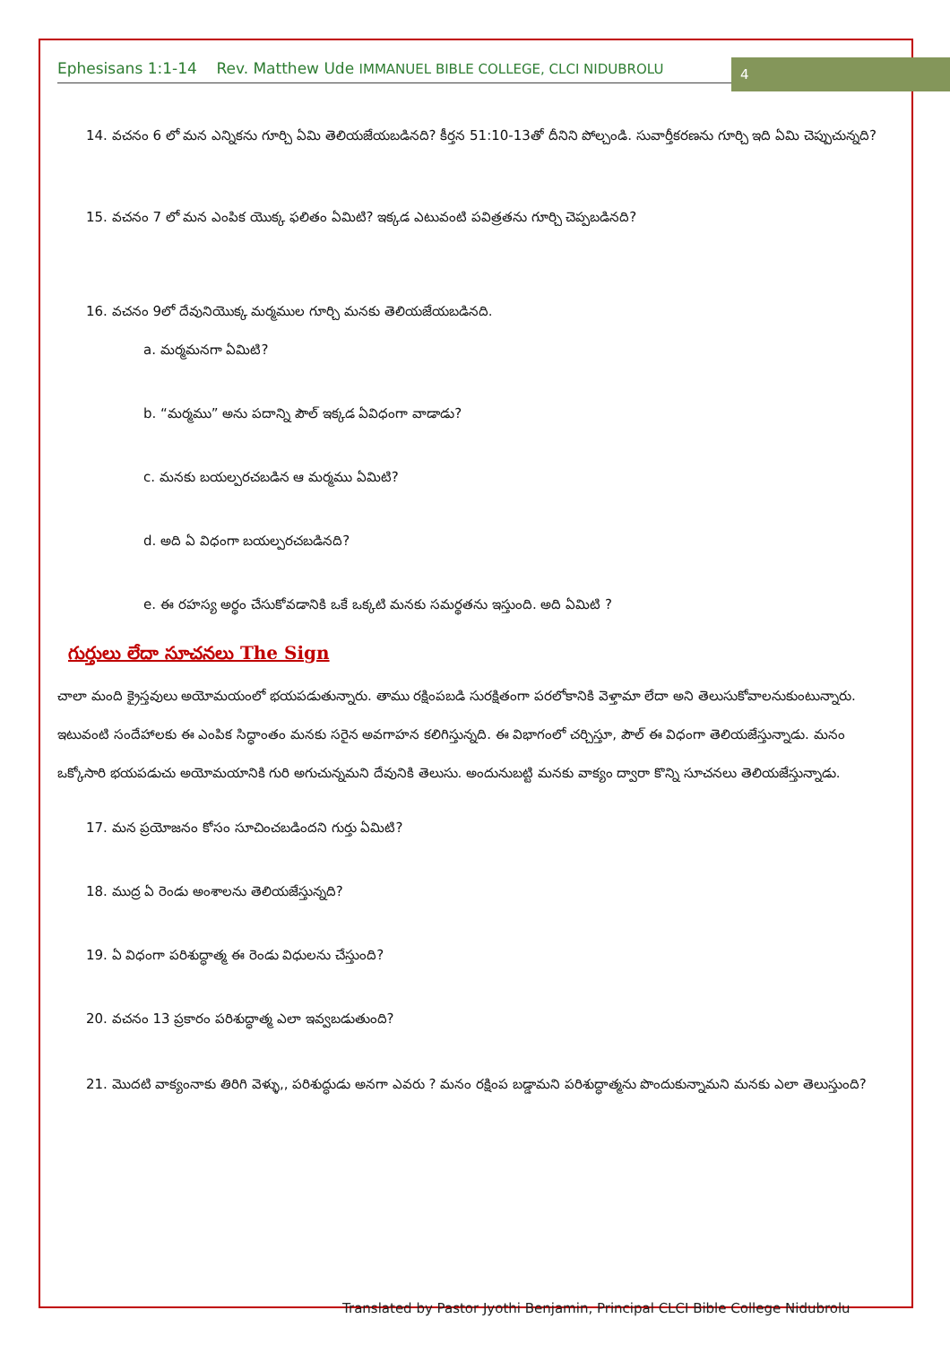Ephesisans 1:1-14 Rev. Matthew Ude IMMANUEL BIBLE COLLEGE, CLCI NIDUBROLU
4
14. వచనం 6 లో మన ఎన్నికను గూర్చి ఏమి తెలియజేయబడినది? కీర్తన 51:10-13తో దీనిని పోల్చండి. సువార్తీకరణను గూర్చి ఇది ఏమి చెప్పుచున్నది?
15. వచనం 7 లో మన ఎంపిక యొక్క ఫలితం ఏమిటి? ఇక్కడ ఎటువంటి పవిత్రతను గూర్చి చెప్పబడినది?
16. వచనం 9లో దేవునియొక్క మర్మముల గూర్చి మనకు తెలియజేయబడినది.
a. మర్మమనగా ఏమిటి?
b. “మర్మము” అను పదాన్ని పౌల్ ఇక్కడ ఏవిధంగా వాడాడు?
c. మనకు బయల్పరచబడిన ఆ మర్మము ఏమిటి?
d. అది ఏ విధంగా బయల్పరచబడినది?
e. ఈ రహస్య అర్థం చేసుకోవడానికి ఒకే ఒక్కటి మనకు సమర్థతను ఇస్తుంది. అది ఏమిటి ?
గుర్తులు లేదా సూచనలు The Sign
చాలా మంది క్రైస్తవులు అయోమయంలో భయపడుతున్నారు. తాము రక్షింపబడి సురక్షితంగా పరలోకానికి వెళ్తామా లేదా అని తెలుసుకోవాలనుకుంటున్నారు. ఇటువంటి సందేహాలకు ఈ ఎంపిక సిద్ధాంతం మనకు సరైన అవగాహన కలిగిస్తున్నది. ఈ విభాగంలో చర్చిస్తూ, పౌల్ ఈ విధంగా తెలియజేస్తున్నాడు. మనం ఒక్కోసారి భయపడుచు అయోమయానికి గురి అగుచున్నమని దేవునికి తెలుసు. అందునుబట్టి మనకు వాక్యం ద్వారా కొన్ని సూచనలు తెలియజేస్తున్నాడు.
17. మన ప్రయోజనం కోసం సూచించబడిందని గుర్తు ఏమిటి?
18. ముద్ర ఏ రెండు అంశాలను తెలియజేస్తున్నది?
19. ఏ విధంగా పరిశుద్ధాత్మ ఈ రెండు విధులను చేస్తుంది?
20. వచనం 13 ప్రకారం పరిశుద్ధాత్మ ఎలా ఇవ్వబడుతుంది?
21. మొదటి వాక్యంనాకు తిరిగి వెళ్ళు,, పరిశుద్ధుడు అనగా ఎవరు ? మనం రక్షింప బడ్డామని పరిశుద్ధాత్మను పొందుకున్నామని మనకు ఎలా తెలుస్తుంది?
Translated by Pastor Jyothi Benjamin, Principal CLCI Bible College Nidubrolu